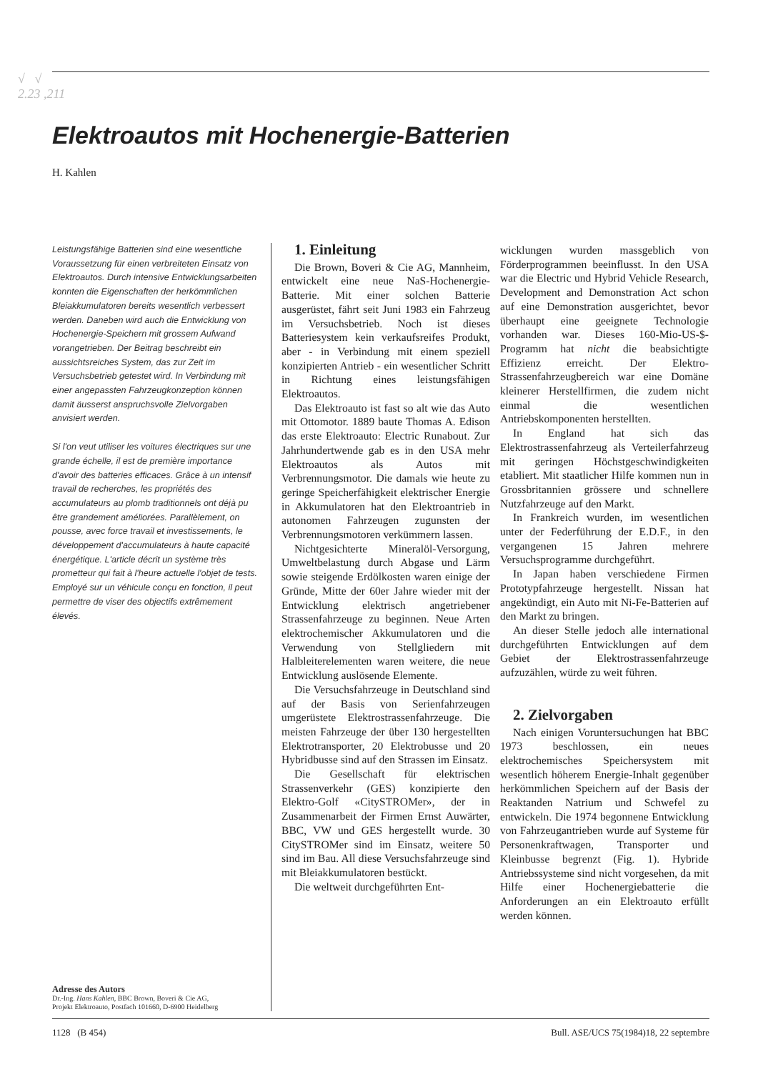√ √
2.23 ,211
Elektroautos mit Hochenergie-Batterien
H. Kahlen
Leistungsfähige Batterien sind eine wesentliche Voraussetzung für einen verbreiteten Einsatz von Elektroautos. Durch intensive Entwicklungsarbeiten konnten die Eigenschaften der herkömmlichen Bleiakkumulatoren bereits wesentlich verbessert werden. Daneben wird auch die Entwicklung von Hochenergie-Speichern mit grossem Aufwand vorangetrieben. Der Beitrag beschreibt ein aussichtsreiches System, das zur Zeit im Versuchsbetrieb getestet wird. In Verbindung mit einer angepassten Fahrzeugkonzeption können damit äusserst anspruchsvolle Zielvorgaben anvisiert werden.
Si l'on veut utiliser les voitures électriques sur une grande échelle, il est de première importance d'avoir des batteries efficaces. Grâce à un intensif travail de recherches, les propriétés des accumulateurs au plomb traditionnels ont déjà pu être grandement améliorées. Parallèlement, on pousse, avec force travail et investissements, le développement d'accumulateurs à haute capacité énergétique. L'article décrit un système très prometteur qui fait à l'heure actuelle l'objet de tests. Employé sur un véhicule conçu en fonction, il peut permettre de viser des objectifs extrêmement élevés.
Adresse des Autors
Dr.-Ing. Hans Kahlen, BBC Brown, Boveri & Cie AG,
Projekt Elektroauto, Postfach 101660, D-6900 Heidelberg
1. Einleitung
Die Brown, Boveri & Cie AG, Mannheim, entwickelt eine neue NaS-Hochenergie-Batterie. Mit einer solchen Batterie ausgerüstet, fährt seit Juni 1983 ein Fahrzeug im Versuchsbetrieb. Noch ist dieses Batteriesystem kein verkaufsreifes Produkt, aber - in Verbindung mit einem speziell konzipierten Antrieb - ein wesentlicher Schritt in Richtung eines leistungsfähigen Elektroautos.
Das Elektroauto ist fast so alt wie das Auto mit Ottomotor. 1889 baute Thomas A. Edison das erste Elektroauto: Electric Runabout. Zur Jahrhundertwende gab es in den USA mehr Elektroautos als Autos mit Verbrennungsmotor. Die damals wie heute zu geringe Speicherfähigkeit elektrischer Energie in Akkumulatoren hat den Elektroantrieb in autonomen Fahrzeugen zugunsten der Verbrennungsmotoren verkümmern lassen.
Nichtgesichterte Mineralöl-Versorgung, Umweltbelastung durch Abgase und Lärm sowie steigende Erdölkosten waren einige der Gründe, Mitte der 60er Jahre wieder mit der Entwicklung elektrisch angetriebener Strassenfahrzeuge zu beginnen. Neue Arten elektrochemischer Akkumulatoren und die Verwendung von Stellgliedern mit Halbleiterelementen waren weitere, die neue Entwicklung auslösende Elemente.
Die Versuchsfahrzeuge in Deutschland sind auf der Basis von Serienfahrzeugen umgerüstete Elektrostrassenfahrzeuge. Die meisten Fahrzeuge der über 130 hergestellten Elektrotransporter, 20 Elektrobusse und 20 Hybridbusse sind auf den Strassen im Einsatz.
Die Gesellschaft für elektrischen Strassenverkehr (GES) konzipierte den Elektro-Golf «CitySTROMer», der in Zusammenarbeit der Firmen Ernst Auwärter, BBC, VW und GES hergestellt wurde. 30 CitySTROMer sind im Einsatz, weitere 50 sind im Bau. All diese Versuchsfahrzeuge sind mit Bleiakkumulatoren bestückt.
Die weltweit durchgeführten Ent-
wicklungen wurden massgeblich von Förderprogrammen beeinflusst. In den USA war die Electric und Hybrid Vehicle Research, Development and Demonstration Act schon auf eine Demonstration ausgerichtet, bevor überhaupt eine geeignete Technologie vorhanden war. Dieses 160-Mio-US-$-Programm hat nicht die beabsichtigte Effizienz erreicht. Der Elektro-Strassenfahrzeugbereich war eine Domäne kleinerer Herstellfirmen, die zudem nicht einmal die wesentlichen Antriebskomponenten herstellten.
In England hat sich das Elektrostrassenfahrzeug als Verteilerfahrzeug mit geringen Höchstgeschwindigkeiten etabliert. Mit staatlicher Hilfe kommen nun in Grossbritannien grössere und schnellere Nutzfahrzeuge auf den Markt.
In Frankreich wurden, im wesentlichen unter der Federführung der E.D.F., in den vergangenen 15 Jahren mehrere Versuchsprogramme durchgeführt.
In Japan haben verschiedene Firmen Prototypfahrzeuge hergestellt. Nissan hat angekündigt, ein Auto mit Ni-Fe-Batterien auf den Markt zu bringen.
An dieser Stelle jedoch alle international durchgeführten Entwicklungen auf dem Gebiet der Elektrostrassenfahrzeuge aufzuzählen, würde zu weit führen.
2. Zielvorgaben
Nach einigen Voruntersuchungen hat BBC 1973 beschlossen, ein neues elektrochemisches Speichersystem mit wesentlich höherem Energie-Inhalt gegenüber herkömmlichen Speichern auf der Basis der Reaktanden Natrium und Schwefel zu entwickeln. Die 1974 begonnene Entwicklung von Fahrzeugantrieben wurde auf Systeme für Personenkraftwagen, Transporter und Kleinbusse begrenzt (Fig. 1). Hybride Antriebssysteme sind nicht vorgesehen, da mit Hilfe einer Hochenergiebatterie die Anforderungen an ein Elektroauto erfüllt werden können.
1128 (B 454) Bull. ASE/UCS 75(1984)18, 22 septembre